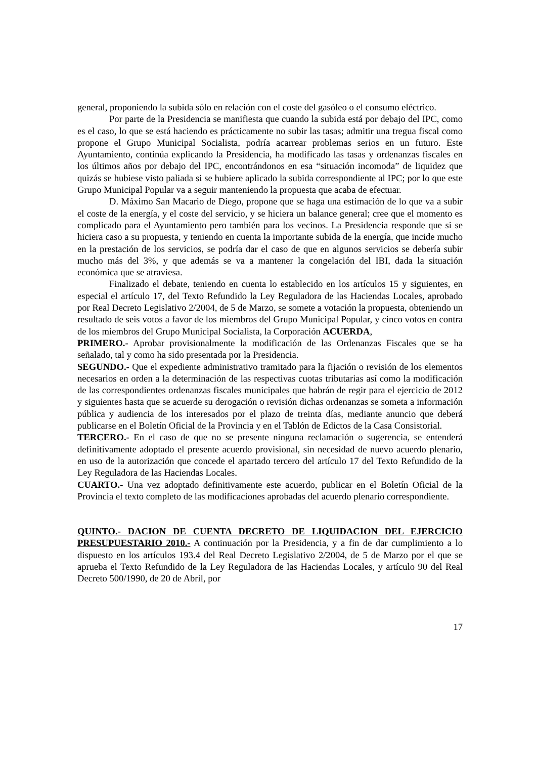general, proponiendo la subida sólo en relación con el coste del gasóleo o el consumo eléctrico.
Por parte de la Presidencia se manifiesta que cuando la subida está por debajo del IPC, como es el caso, lo que se está haciendo es prácticamente no subir las tasas; admitir una tregua fiscal como propone el Grupo Municipal Socialista, podría acarrear problemas serios en un futuro. Este Ayuntamiento, continúa explicando la Presidencia, ha modificado las tasas y ordenanzas fiscales en los últimos años por debajo del IPC, encontrándonos en esa “situación incomoda” de liquidez que quizás se hubiese visto paliada si se hubiere aplicado la subida correspondiente al IPC; por lo que este Grupo Municipal Popular va a seguir manteniendo la propuesta que acaba de efectuar.
D. Máximo San Macario de Diego, propone que se haga una estimación de lo que va a subir el coste de la energía, y el coste del servicio, y se hiciera un balance general; cree que el momento es complicado para el Ayuntamiento pero también para los vecinos. La Presidencia responde que si se hiciera caso a su propuesta, y teniendo en cuenta la importante subida de la energía, que incide mucho en la prestación de los servicios, se podría dar el caso de que en algunos servicios se debería subir mucho más del 3%, y que además se va a mantener la congelación del IBI, dada la situación económica que se atraviesa.
Finalizado el debate, teniendo en cuenta lo establecido en los artículos 15 y siguientes, en especial el artículo 17, del Texto Refundido la Ley Reguladora de las Haciendas Locales, aprobado por Real Decreto Legislativo 2/2004, de 5 de Marzo, se somete a votación la propuesta, obteniendo un resultado de seis votos a favor de los miembros del Grupo Municipal Popular, y cinco votos en contra de los miembros del Grupo Municipal Socialista, la Corporación ACUERDA,
PRIMERO.- Aprobar provisionalmente la modificación de las Ordenanzas Fiscales que se ha señalado, tal y como ha sido presentada por la Presidencia.
SEGUNDO.- Que el expediente administrativo tramitado para la fijación o revisión de los elementos necesarios en orden a la determinación de las respectivas cuotas tributarias así como la modificación de las correspondientes ordenanzas fiscales municipales que habrán de regir para el ejercicio de 2012 y siguientes hasta que se acuerde su derogación o revisión dichas ordenanzas se someta a información pública y audiencia de los interesados por el plazo de treinta días, mediante anuncio que deberá publicarse en el Boletín Oficial de la Provincia y en el Tablón de Edictos de la Casa Consistorial.
TERCERO.- En el caso de que no se presente ninguna reclamación o sugerencia, se entenderá definitivamente adoptado el presente acuerdo provisional, sin necesidad de nuevo acuerdo plenario, en uso de la autorización que concede el apartado tercero del artículo 17 del Texto Refundido de la Ley Reguladora de las Haciendas Locales.
CUARTO.- Una vez adoptado definitivamente este acuerdo, publicar en el Boletín Oficial de la Provincia el texto completo de las modificaciones aprobadas del acuerdo plenario correspondiente.
QUINTO.- DACION DE CUENTA DECRETO DE LIQUIDACION DEL EJERCICIO PRESUPUESTARIO 2010.- A continuación por la Presidencia, y a fin de dar cumplimiento a lo dispuesto en los artículos 193.4 del Real Decreto Legislativo 2/2004, de 5 de Marzo por el que se aprueba el Texto Refundido de la Ley Reguladora de las Haciendas Locales, y artículo 90 del Real Decreto 500/1990, de 20 de Abril, por
17